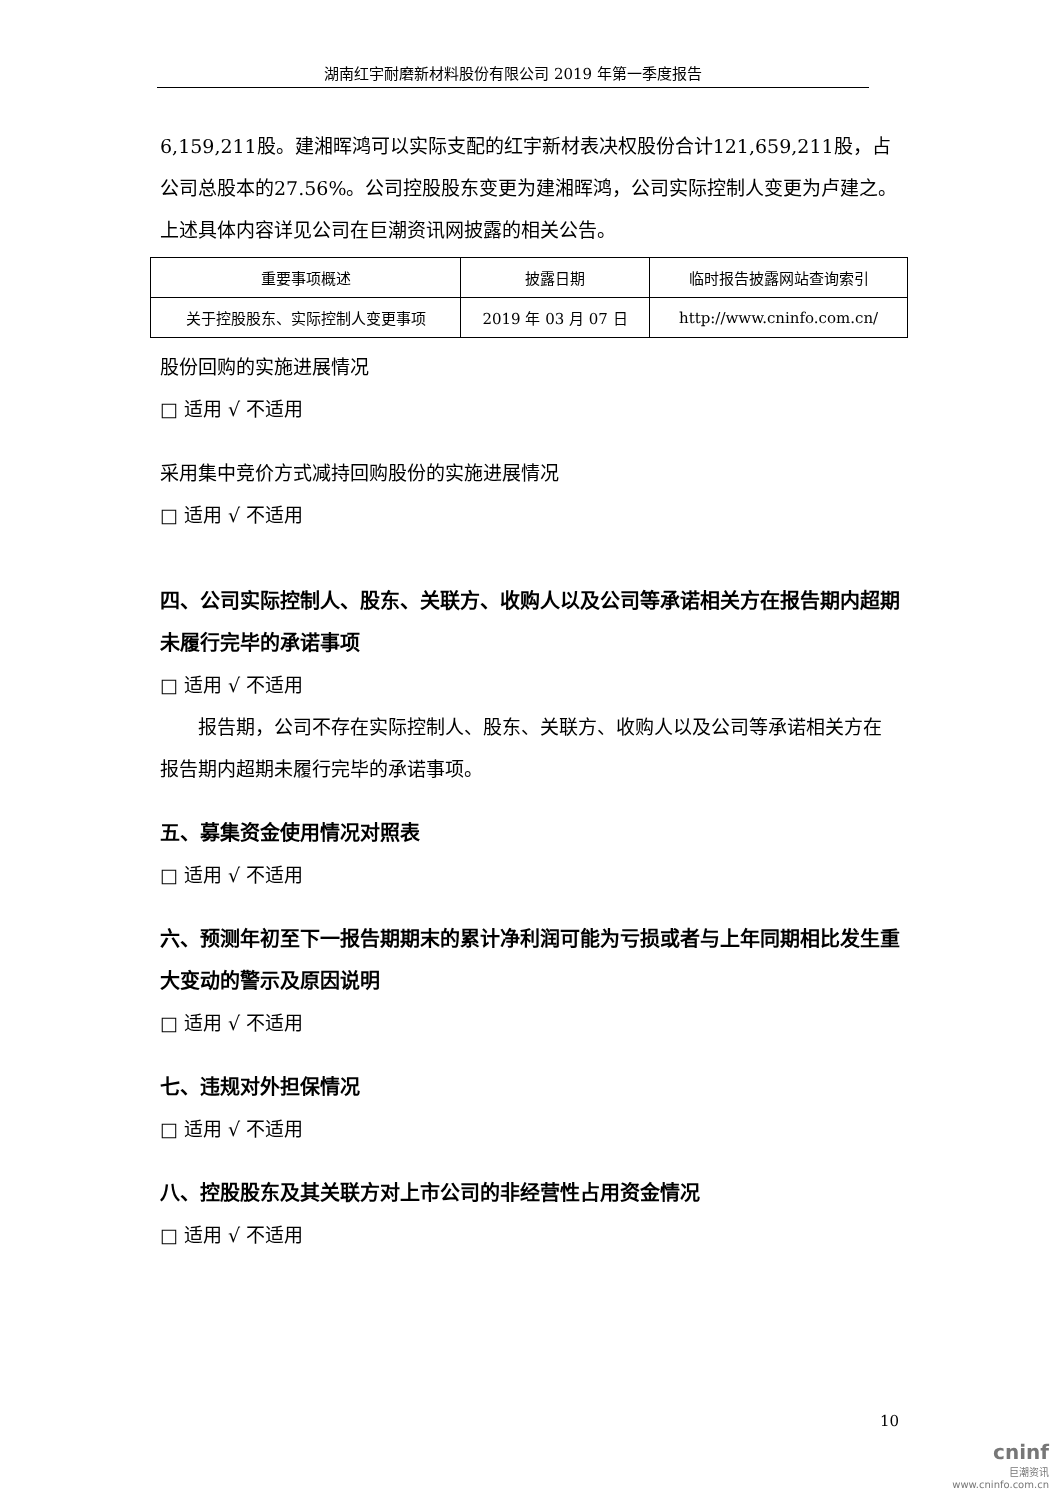湖南红宇耐磨新材料股份有限公司 2019 年第一季度报告
6,159,211股。建湘晖鸿可以实际支配的红宇新材表决权股份合计121,659,211股，占公司总股本的27.56%。公司控股股东变更为建湘晖鸿，公司实际控制人变更为卢建之。
上述具体内容详见公司在巨潮资讯网披露的相关公告。
| 重要事项概述 | 披露日期 | 临时报告披露网站查询索引 |
| --- | --- | --- |
| 关于控股股东、实际控制人变更事项 | 2019 年 03 月 07 日 | http://www.cninfo.com.cn/ |
股份回购的实施进展情况
□ 适用 √ 不适用
采用集中竞价方式减持回购股份的实施进展情况
□ 适用 √ 不适用
四、公司实际控制人、股东、关联方、收购人以及公司等承诺相关方在报告期内超期未履行完毕的承诺事项
□ 适用 √ 不适用
　　报告期，公司不存在实际控制人、股东、关联方、收购人以及公司等承诺相关方在报告期内超期未履行完毕的承诺事项。
五、募集资金使用情况对照表
□ 适用 √ 不适用
六、预测年初至下一报告期期末的累计净利润可能为亏损或者与上年同期相比发生重大变动的警示及原因说明
□ 适用 √ 不适用
七、违规对外担保情况
□ 适用 √ 不适用
八、控股股东及其关联方对上市公司的非经营性占用资金情况
□ 适用 √ 不适用
10
cninf
巨潮资讯
www.cninfo.com.cn